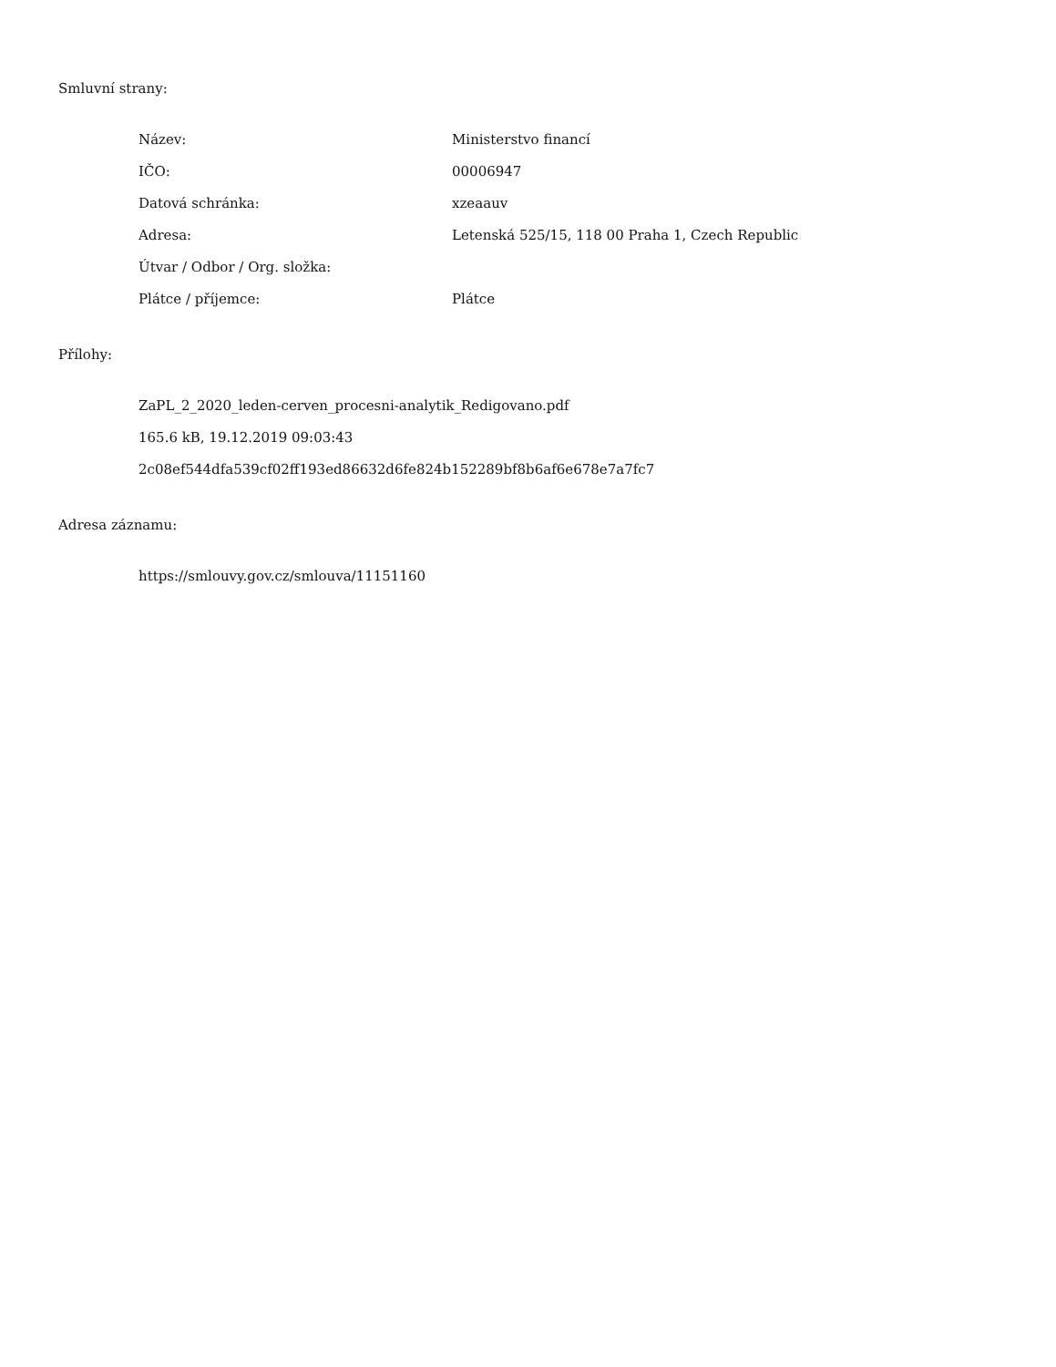Smluvní strany:
| Název: | Ministerstvo financí |
| IČO: | 00006947 |
| Datová schránka: | xzeaauv |
| Adresa: | Letenská 525/15, 118 00 Praha 1, Czech Republic |
| Útvar / Odbor / Org. složka: | |
| Plátce / příjemce: | Plátce |
Přílohy:
ZaPL_2_2020_leden-cerven_procesni-analytik_Redigovano.pdf
165.6 kB, 19.12.2019 09:03:43
2c08ef544dfa539cf02ff193ed86632d6fe824b152289bf8b6af6e678e7a7fc7
Adresa záznamu:
https://smlouvy.gov.cz/smlouva/11151160